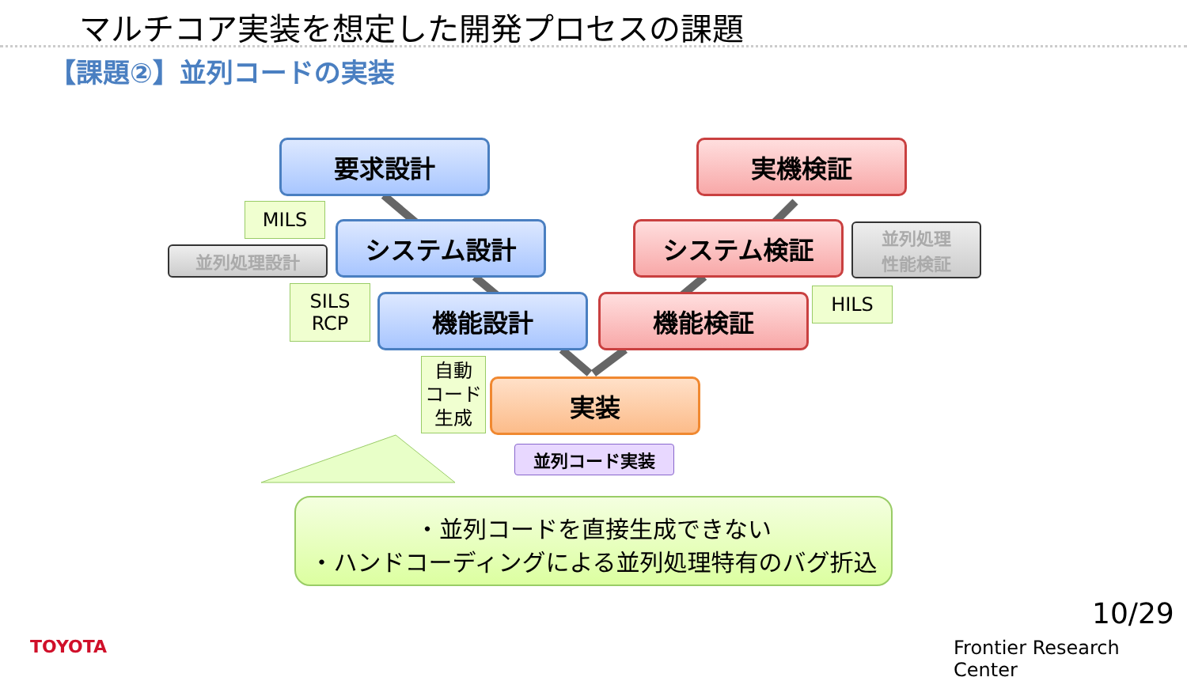マルチコア実装を想定した開発プロセスの課題
【課題②】並列コードの実装
要求設計
MILS
システム設計
並列処理設計
SILS
RCP
機能設計
実機検証
システム検証
並列処理
性能検証
機能検証 HILS
自動
コード
生成
実装
並列コード実装
・並列コードを直接生成できない
・ハンドコーディングによる並列処理特有のバグ折込
10/29
TOYOTA Frontier Research Center